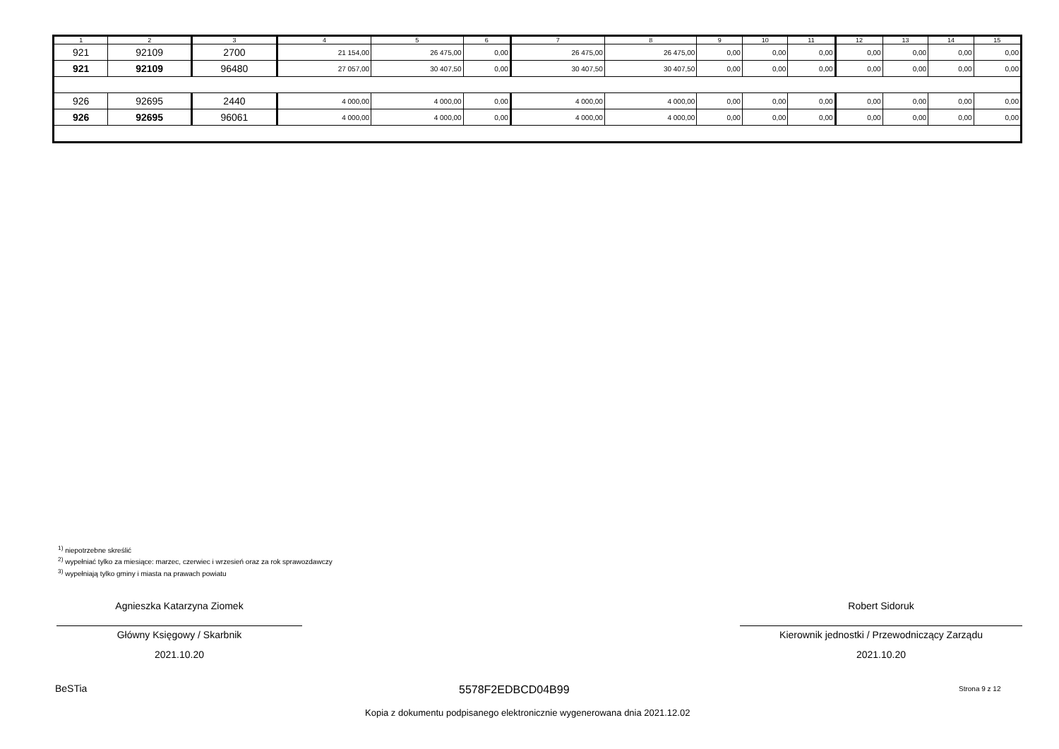| 1 | 2 | 3 | 4 | 5 | 6 | 7 | 8 | 9 | 10 | 11 | 12 | 13 | 14 | 15 |
| --- | --- | --- | --- | --- | --- | --- | --- | --- | --- | --- | --- | --- | --- | --- |
| 921 | 92109 | 2700 | 21 154,00 | 26 475,00 | 0,00 | 26 475,00 | 26 475,00 | 0,00 | 0,00 | 0,00 | 0,00 | 0,00 | 0,00 | 0,00 |
| 921 | 92109 | 96480 | 27 057,00 | 30 407,50 | 0,00 | 30 407,50 | 30 407,50 | 0,00 | 0,00 | 0,00 | 0,00 | 0,00 | 0,00 | 0,00 |
| 926 | 92695 | 2440 | 4 000,00 | 4 000,00 | 0,00 | 4 000,00 | 4 000,00 | 0,00 | 0,00 | 0,00 | 0,00 | 0,00 | 0,00 | 0,00 |
| 926 | 92695 | 96061 | 4 000,00 | 4 000,00 | 0,00 | 4 000,00 | 4 000,00 | 0,00 | 0,00 | 0,00 | 0,00 | 0,00 | 0,00 | 0,00 |
<sup>1)</sup> niepotrzebne skreślić
<sup>2)</sup> wypełniać tylko za miesiące: marzec, czerwiec i wrzesień oraz za rok sprawozdawczy
<sup>3)</sup> wypełniają tylko gminy i miasta na prawach powiatu
Agnieszka Katarzyna Ziomek
Główny Księgowy / Skarbnik
2021.10.20
Robert Sidoruk
Kierownik jednostki / Przewodniczący Zarządu
2021.10.20
BeSTia 5578F2EDBCD04B99 Strona 9 z 12
Kopia z dokumentu podpisanego elektronicznie wygenerowana dnia 2021.12.02